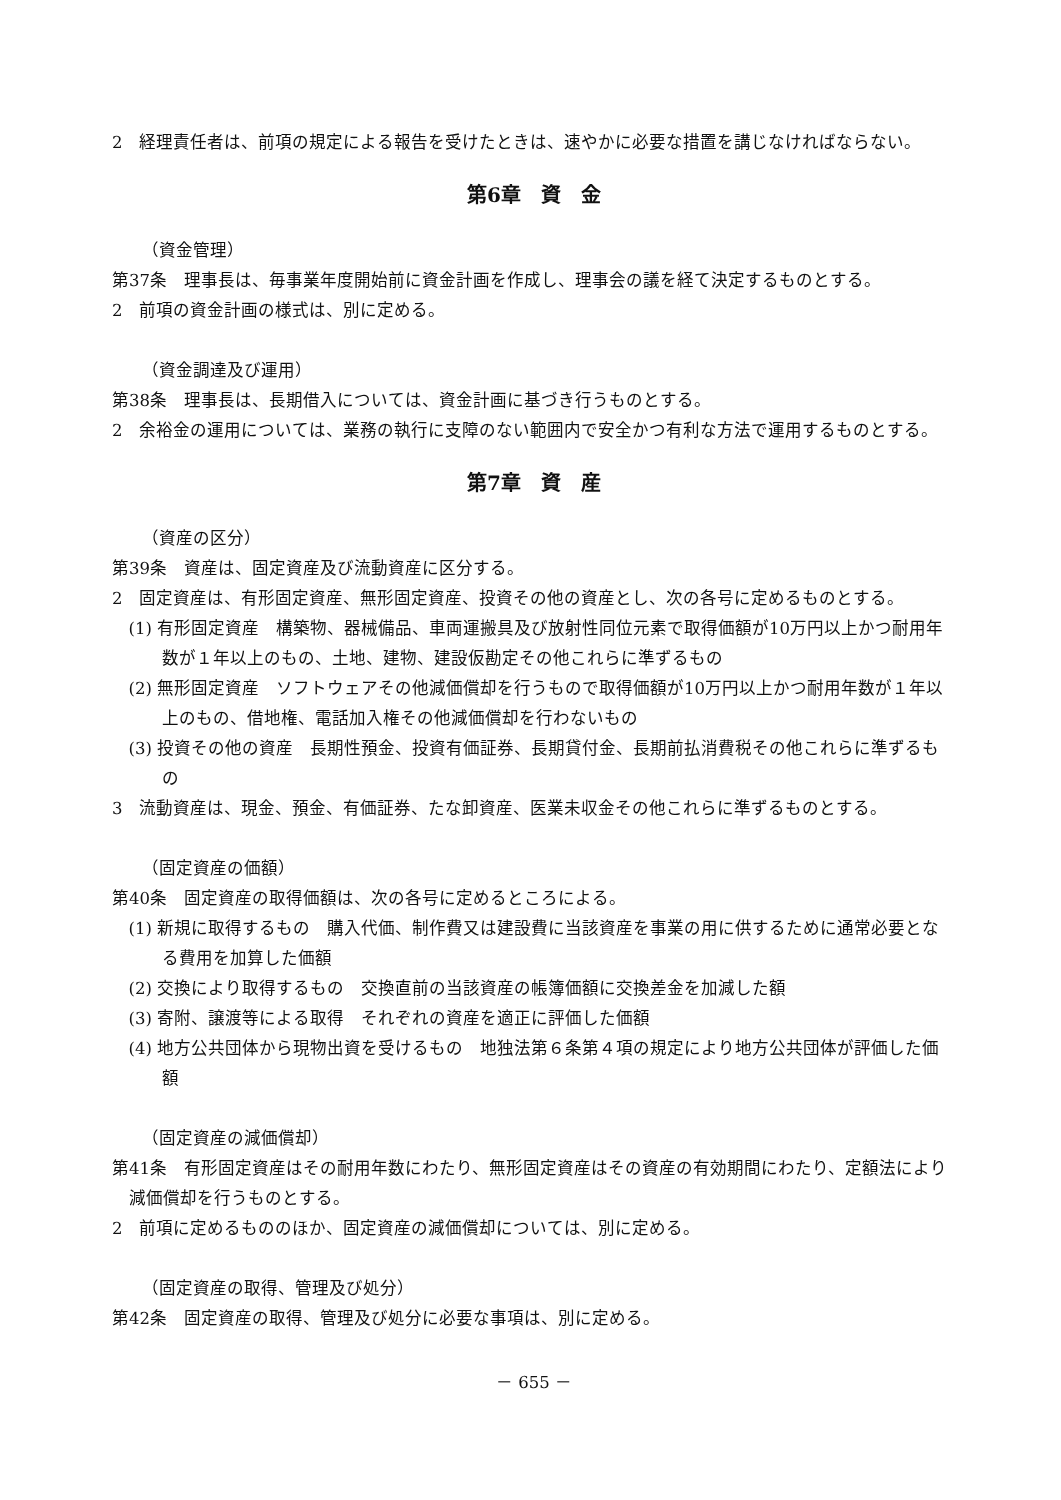2　経理責任者は、前項の規定による報告を受けたときは、速やかに必要な措置を講じなければならない。
第6章　資　金
（資金管理）
第37条　理事長は、毎事業年度開始前に資金計画を作成し、理事会の議を経て決定するものとする。
2　前項の資金計画の様式は、別に定める。
（資金調達及び運用）
第38条　理事長は、長期借入については、資金計画に基づき行うものとする。
2　余裕金の運用については、業務の執行に支障のない範囲内で安全かつ有利な方法で運用するものとする。
第7章　資　産
（資産の区分）
第39条　資産は、固定資産及び流動資産に区分する。
2　固定資産は、有形固定資産、無形固定資産、投資その他の資産とし、次の各号に定めるものとする。
(1) 有形固定資産　構築物、器械備品、車両運搬具及び放射性同位元素で取得価額が10万円以上かつ耐用年数が１年以上のもの、土地、建物、建設仮勘定その他これらに準ずるもの
(2) 無形固定資産　ソフトウェアその他減価償却を行うもので取得価額が10万円以上かつ耐用年数が１年以上のもの、借地権、電話加入権その他減価償却を行わないもの
(3) 投資その他の資産　長期性預金、投資有価証券、長期貸付金、長期前払消費税その他これらに準ずるもの
3　流動資産は、現金、預金、有価証券、たな卸資産、医業未収金その他これらに準ずるものとする。
（固定資産の価額）
第40条　固定資産の取得価額は、次の各号に定めるところによる。
(1) 新規に取得するもの　購入代価、制作費又は建設費に当該資産を事業の用に供するために通常必要となる費用を加算した価額
(2) 交換により取得するもの　交換直前の当該資産の帳簿価額に交換差金を加減した額
(3) 寄附、譲渡等による取得　それぞれの資産を適正に評価した価額
(4) 地方公共団体から現物出資を受けるもの　地独法第６条第４項の規定により地方公共団体が評価した価額
（固定資産の減価償却）
第41条　有形固定資産はその耐用年数にわたり、無形固定資産はその資産の有効期間にわたり、定額法により減価償却を行うものとする。
2　前項に定めるもののほか、固定資産の減価償却については、別に定める。
（固定資産の取得、管理及び処分）
第42条　固定資産の取得、管理及び処分に必要な事項は、別に定める。
－ 655 －